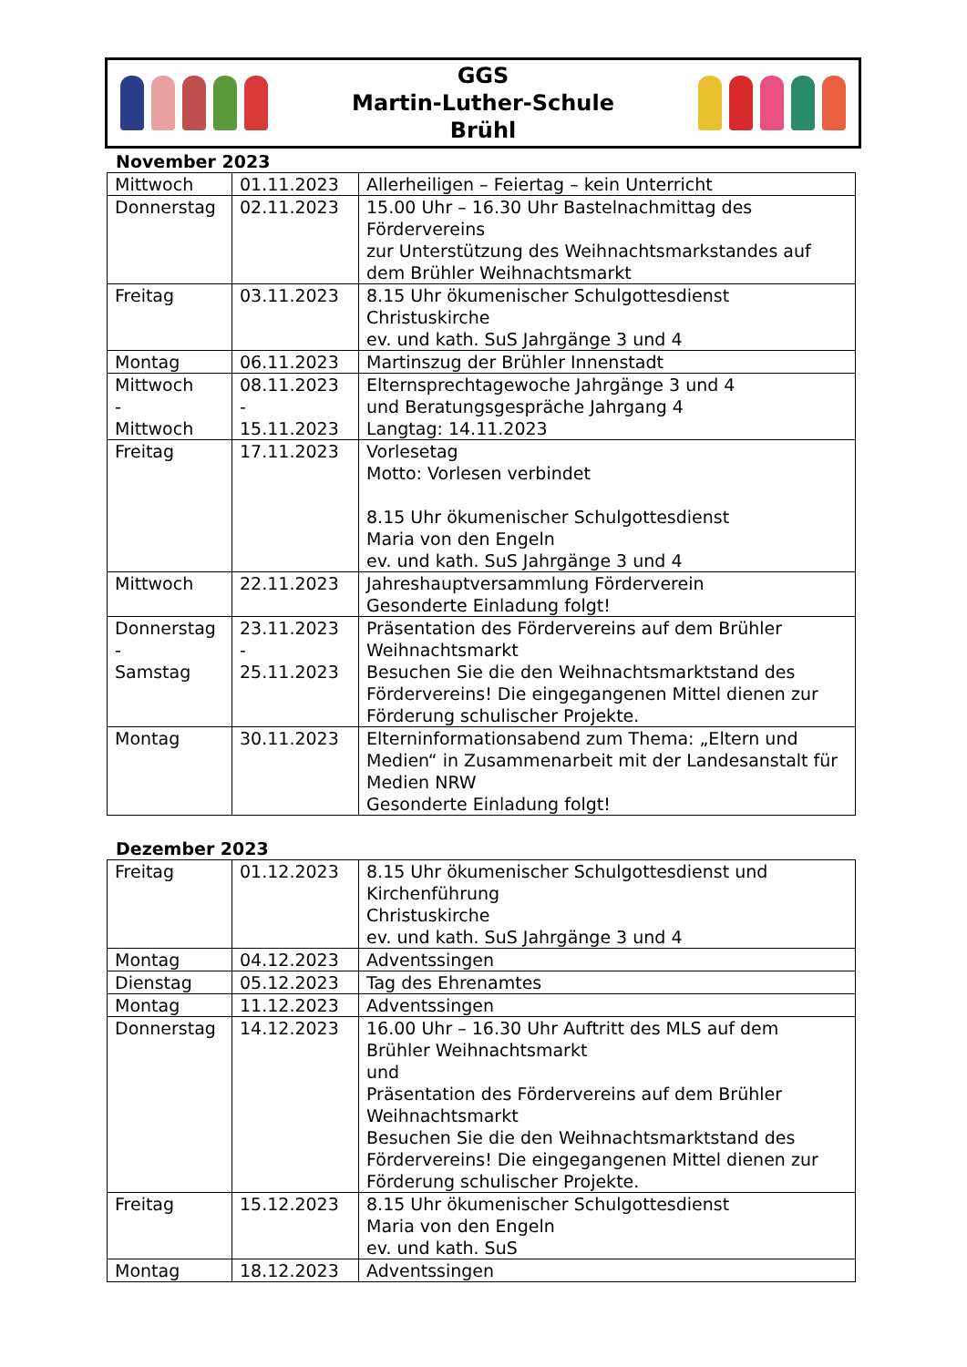GGS
Martin-Luther-Schule
Brühl
November 2023
| Mittwoch | 01.11.2023 | Allerheiligen – Feiertag – kein Unterricht |
| Donnerstag | 02.11.2023 | 15.00 Uhr – 16.30 Uhr Bastelnachmittag des Fördervereins zur Unterstützung des Weihnachtsmarkstandes auf dem Brühler Weihnachtsmarkt |
| Freitag | 03.11.2023 | 8.15 Uhr ökumenischer Schulgottesdienst Christuskirche ev. und kath. SuS Jahrgänge 3 und 4 |
| Montag | 06.11.2023 | Martinszug der Brühler Innenstadt |
| Mittwoch - Mittwoch | 08.11.2023 - 15.11.2023 | Elternsprechtagewoche Jahrgänge 3 und 4 und Beratungsgespräche Jahrgang 4 Langtag: 14.11.2023 |
| Freitag | 17.11.2023 | Vorlesetag Motto: Vorlesen verbindet 8.15 Uhr ökumenischer Schulgottesdienst Maria von den Engeln ev. und kath. SuS Jahrgänge 3 und 4 |
| Mittwoch | 22.11.2023 | Jahreshauptversammlung Förderverein Gesonderte Einladung folgt! |
| Donnerstag - Samstag | 23.11.2023 - 25.11.2023 | Präsentation des Fördervereins auf dem Brühler Weihnachtsmarkt Besuchen Sie die den Weihnachtsmarktstand des Fördervereins! Die eingegangenen Mittel dienen zur Förderung schulischer Projekte. |
| Montag | 30.11.2023 | Elterninformationsabend zum Thema: „Eltern und Medien“ in Zusammenarbeit mit der Landesanstalt für Medien NRW Gesonderte Einladung folgt! |
Dezember 2023
| Freitag | 01.12.2023 | 8.15 Uhr ökumenischer Schulgottesdienst und Kirchenführung Christuskirche ev. und kath. SuS Jahrgänge 3 und 4 |
| Montag | 04.12.2023 | Adventssingen |
| Dienstag | 05.12.2023 | Tag des Ehrenamtes |
| Montag | 11.12.2023 | Adventssingen |
| Donnerstag | 14.12.2023 | 16.00 Uhr – 16.30 Uhr Auftritt des MLS auf dem Brühler Weihnachtsmarkt und Präsentation des Fördervereins auf dem Brühler Weihnachtsmarkt Besuchen Sie die den Weihnachtsmarktstand des Fördervereins! Die eingegangenen Mittel dienen zur Förderung schulischer Projekte. |
| Freitag | 15.12.2023 | 8.15 Uhr ökumenischer Schulgottesdienst Maria von den Engeln ev. und kath. SuS |
| Montag | 18.12.2023 | Adventssingen |